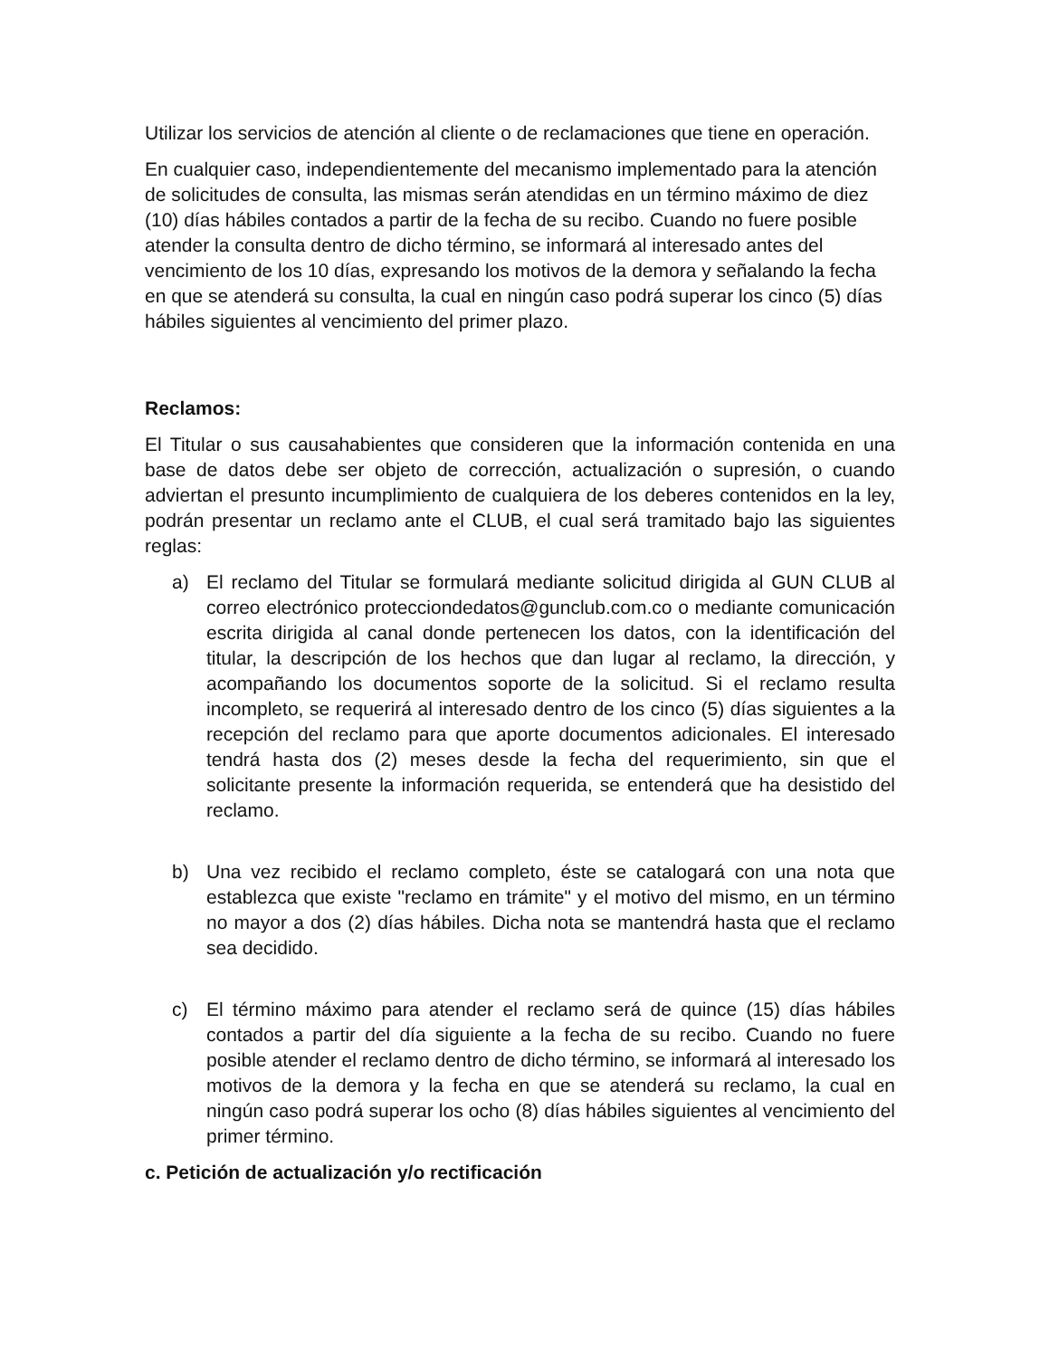Utilizar los servicios de atención al cliente o de reclamaciones que tiene en operación.
En cualquier caso, independientemente del mecanismo implementado para la atención de solicitudes de consulta, las mismas serán atendidas en un término máximo de diez (10) días hábiles contados a partir de la fecha de su recibo. Cuando no fuere posible atender la consulta dentro de dicho término, se informará al interesado antes del vencimiento de los 10 días, expresando los motivos de la demora y señalando la fecha en que se atenderá su consulta, la cual en ningún caso podrá superar los cinco (5) días hábiles siguientes al vencimiento del primer plazo.
Reclamos:
El Titular o sus causahabientes que consideren que la información contenida en una base de datos debe ser objeto de corrección, actualización o supresión, o cuando adviertan el presunto incumplimiento de cualquiera de los deberes contenidos en la ley, podrán presentar un reclamo ante el CLUB, el cual será tramitado bajo las siguientes reglas:
a) El reclamo del Titular se formulará mediante solicitud dirigida al GUN CLUB al correo electrónico protecciondedatos@gunclub.com.co o mediante comunicación escrita dirigida al canal donde pertenecen los datos, con la identificación del titular, la descripción de los hechos que dan lugar al reclamo, la dirección, y acompañando los documentos soporte de la solicitud. Si el reclamo resulta incompleto, se requerirá al interesado dentro de los cinco (5) días siguientes a la recepción del reclamo para que aporte documentos adicionales. El interesado tendrá hasta dos (2) meses desde la fecha del requerimiento, sin que el solicitante presente la información requerida, se entenderá que ha desistido del reclamo.
b) Una vez recibido el reclamo completo, éste se catalogará con una nota que establezca que existe "reclamo en trámite" y el motivo del mismo, en un término no mayor a dos (2) días hábiles. Dicha nota se mantendrá hasta que el reclamo sea decidido.
c) El término máximo para atender el reclamo será de quince (15) días hábiles contados a partir del día siguiente a la fecha de su recibo. Cuando no fuere posible atender el reclamo dentro de dicho término, se informará al interesado los motivos de la demora y la fecha en que se atenderá su reclamo, la cual en ningún caso podrá superar los ocho (8) días hábiles siguientes al vencimiento del primer término.
c. Petición de actualización y/o rectificación